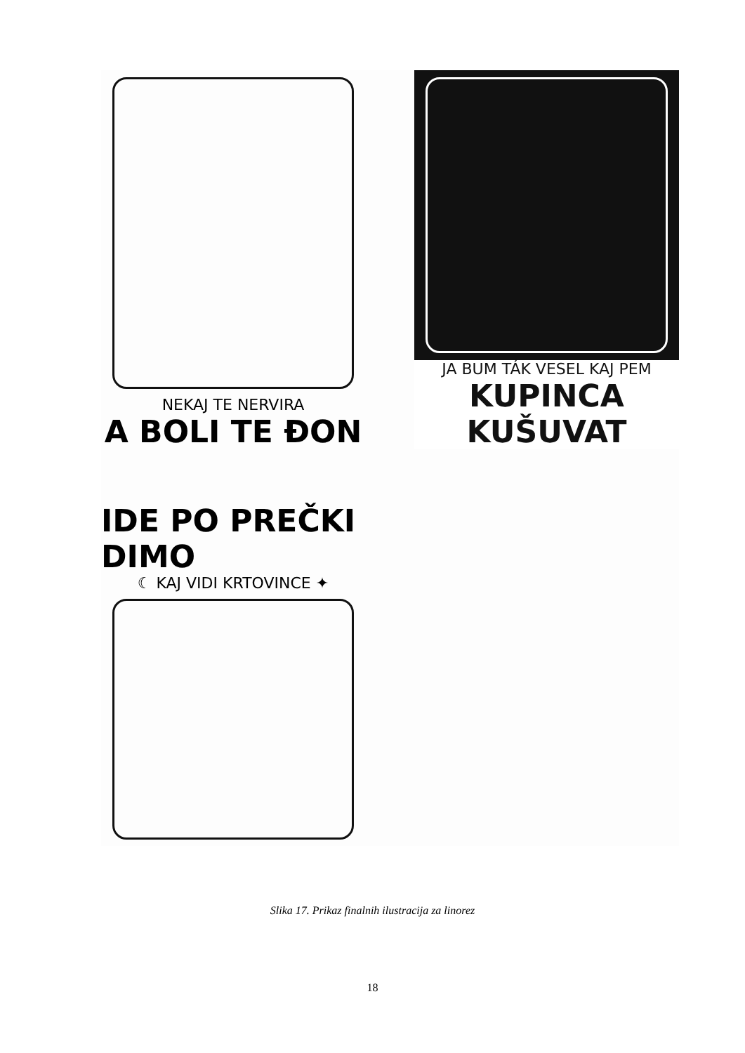NEKAJ TE NERVIRA
A BOLI TE ĐON
JA BUM TÁK VESEL KAJ PEM
KUPINCA KUŠUVAT
IDE PO PREČKI DIMO
☾ KAJ VIDI KRTOVINCE ✦
Slika 17. Prikaz finalnih ilustracija za linorez
18